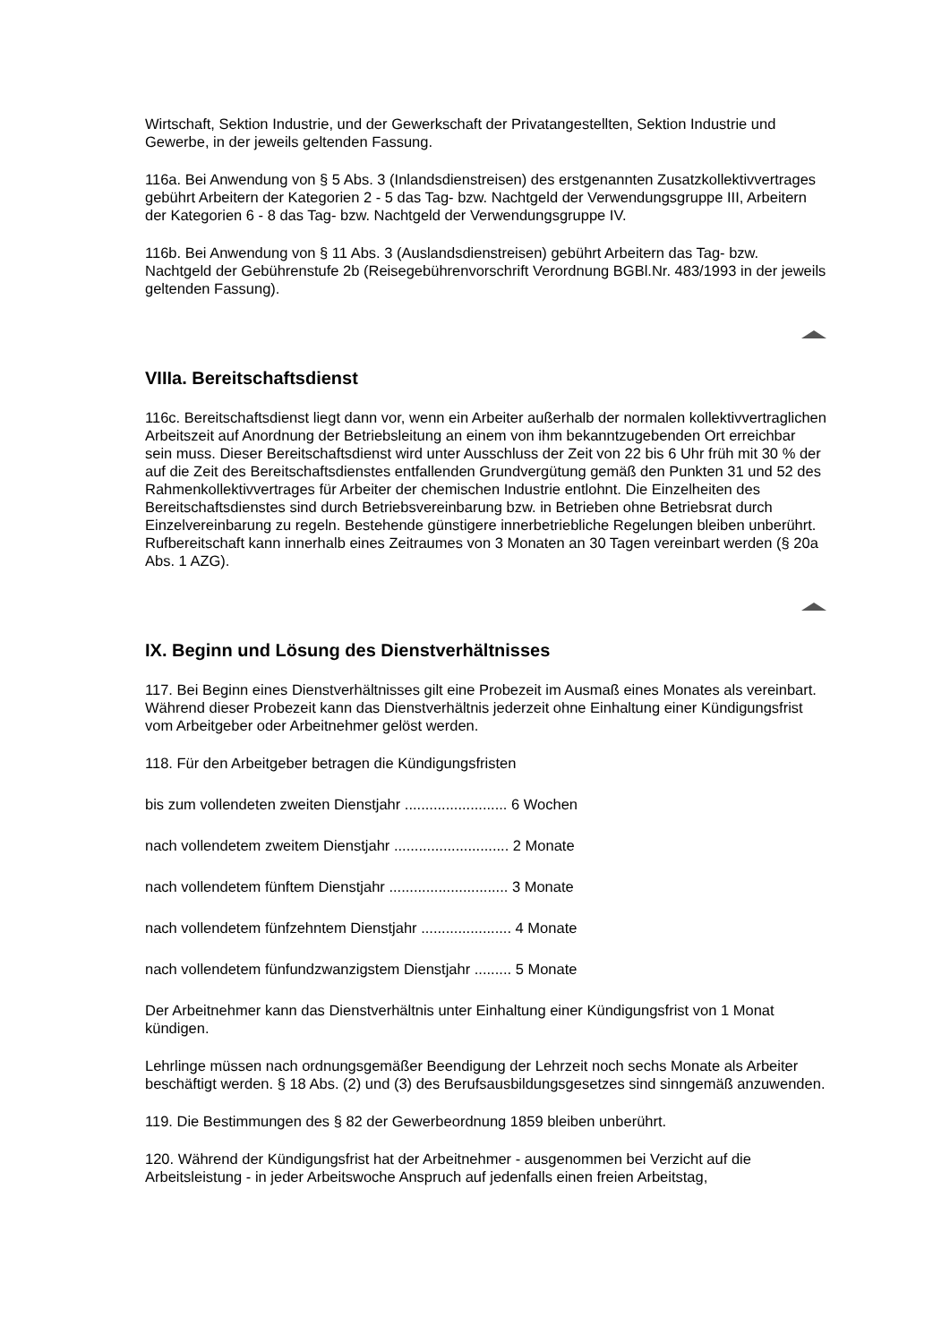Wirtschaft, Sektion Industrie, und der Gewerkschaft der Privatangestellten, Sektion Industrie und Gewerbe, in der jeweils geltenden Fassung.
116a. Bei Anwendung von § 5 Abs. 3 (Inlandsdienstreisen) des erstgenannten Zusatzkollektivvertrages gebührt Arbeitern der Kategorien 2 - 5 das Tag- bzw. Nachtgeld der Verwendungsgruppe III, Arbeitern der Kategorien 6 - 8 das Tag- bzw. Nachtgeld der Verwendungsgruppe IV.
116b. Bei Anwendung von § 11 Abs. 3 (Auslandsdienstreisen) gebührt Arbeitern das Tag- bzw. Nachtgeld der Gebührenstufe 2b (Reisegebührenvorschrift Verordnung BGBl.Nr. 483/1993 in der jeweils geltenden Fassung).
VIIIa. Bereitschaftsdienst
116c. Bereitschaftsdienst liegt dann vor, wenn ein Arbeiter außerhalb der normalen kollektivvertraglichen Arbeitszeit auf Anordnung der Betriebsleitung an einem von ihm bekanntzugebenden Ort erreichbar sein muss. Dieser Bereitschaftsdienst wird unter Ausschluss der Zeit von 22 bis 6 Uhr früh mit 30 % der auf die Zeit des Bereitschaftsdienstes entfallenden Grundvergütung gemäß den Punkten 31 und 52 des Rahmenkollektivvertrages für Arbeiter der chemischen Industrie entlohnt. Die Einzelheiten des Bereitschaftsdienstes sind durch Betriebsvereinbarung bzw. in Betrieben ohne Betriebsrat durch Einzelvereinbarung zu regeln. Bestehende günstigere innerbetriebliche Regelungen bleiben unberührt. Rufbereitschaft kann innerhalb eines Zeitraumes von 3 Monaten an 30 Tagen vereinbart werden (§ 20a Abs. 1 AZG).
IX. Beginn und Lösung des Dienstverhältnisses
117. Bei Beginn eines Dienstverhältnisses gilt eine Probezeit im Ausmaß eines Monates als vereinbart. Während dieser Probezeit kann das Dienstverhältnis jederzeit ohne Einhaltung einer Kündigungsfrist vom Arbeitgeber oder Arbeitnehmer gelöst werden.
118. Für den Arbeitgeber betragen die Kündigungsfristen
bis zum vollendeten zweiten Dienstjahr ......................... 6 Wochen
nach vollendetem zweitem Dienstjahr ............................ 2 Monate
nach vollendetem fünftem Dienstjahr ............................. 3 Monate
nach vollendetem fünfzehntem Dienstjahr ...................... 4 Monate
nach vollendetem fünfundzwanzigstem Dienstjahr ......... 5 Monate
Der Arbeitnehmer kann das Dienstverhältnis unter Einhaltung einer Kündigungsfrist von 1 Monat kündigen.
Lehrlinge müssen nach ordnungsgemäßer Beendigung der Lehrzeit noch sechs Monate als Arbeiter beschäftigt werden. § 18 Abs. (2) und (3) des Berufsausbildungsgesetzes sind sinngemäß anzuwenden.
119. Die Bestimmungen des § 82 der Gewerbeordnung 1859 bleiben unberührt.
120. Während der Kündigungsfrist hat der Arbeitnehmer - ausgenommen bei Verzicht auf die Arbeitsleistung - in jeder Arbeitswoche Anspruch auf jedenfalls einen freien Arbeitstag,